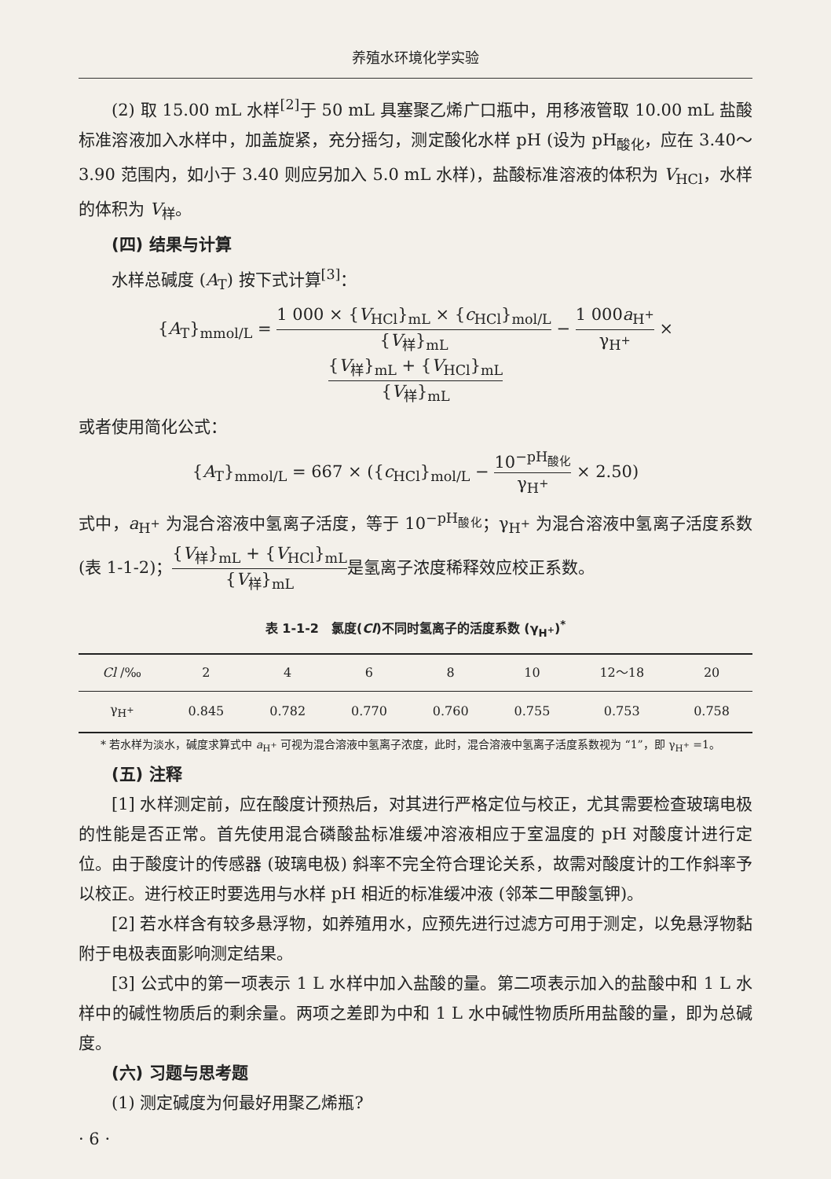养殖水环境化学实验
(2) 取 15.00 mL 水样<sup>[2]</sup>于 50 mL 具塞聚乙烯广口瓶中，用移液管取 10.00 mL 盐酸标准溶液加入水样中，加盖旋紧，充分摇匀，测定酸化水样 pH (设为 pH<sub>酸化</sub>，应在 3.40～3.90 范围内，如小于 3.40 则应另加入 5.0 mL 水样)，盐酸标准溶液的体积为 V<sub>HCl</sub>，水样的体积为 V<sub>样</sub>。
(四) 结果与计算
水样总碱度 (A<sub>T</sub>) 按下式计算<sup>[3]</sup>：
{A<sub>T</sub>}<sub>mmol/L</sub> = 1 000 × {V<sub>HCl</sub>}<sub>mL</sub> × {c<sub>HCl</sub>}<sub>mol/L</sub> {V<sub>样</sub>}<sub>mL</sub> − 1 000a<sub>H<sup>+</sup></sub> γ<sub>H<sup>+</sup></sub> × {V<sub>样</sub>}<sub>mL</sub> + {V<sub>HCl</sub>}<sub>mL</sub> {V<sub>样</sub>}<sub>mL</sub>
或者使用简化公式：
{A<sub>T</sub>}<sub>mmol/L</sub> = 667 × ({c<sub>HCl</sub>}<sub>mol/L</sub> − 10<sup>−pH<sub>酸化</sub></sup> γ<sub>H<sup>+</sup></sub> × 2.50)
式中，a<sub>H<sup>+</sup></sub> 为混合溶液中氢离子活度，等于 10<sup>−pH<sub>酸化</sub></sup>；γ<sub>H<sup>+</sup></sub> 为混合溶液中氢离子活度系数 (表 1-1-2)；{V<sub>样</sub>}<sub>mL</sub> + {V<sub>HCl</sub>}<sub>mL</sub> {V<sub>样</sub>}<sub>mL</sub>是氢离子浓度稀释效应校正系数。
表 1-1-2　氯度(Cl)不同时氢离子的活度系数 (γ<sub>H<sup>+</sup></sub>)<sup>*</sup>
| Cl /‰ | 2 | 4 | 6 | 8 | 10 | 12～18 | 20 |
| --- | --- | --- | --- | --- | --- | --- | --- |
| γ<sub>H<sup>+</sup></sub> | 0.845 | 0.782 | 0.770 | 0.760 | 0.755 | 0.753 | 0.758 |
* 若水样为淡水，碱度求算式中 a<sub>H<sup>+</sup></sub> 可视为混合溶液中氢离子浓度，此时，混合溶液中氢离子活度系数视为 “1”，即 γ<sub>H<sup>+</sup></sub> =1。
(五) 注释
[1] 水样测定前，应在酸度计预热后，对其进行严格定位与校正，尤其需要检查玻璃电极的性能是否正常。首先使用混合磷酸盐标准缓冲溶液相应于室温度的 pH 对酸度计进行定位。由于酸度计的传感器 (玻璃电极) 斜率不完全符合理论关系，故需对酸度计的工作斜率予以校正。进行校正时要选用与水样 pH 相近的标准缓冲液 (邻苯二甲酸氢钾)。
[2] 若水样含有较多悬浮物，如养殖用水，应预先进行过滤方可用于测定，以免悬浮物黏附于电极表面影响测定结果。
[3] 公式中的第一项表示 1 L 水样中加入盐酸的量。第二项表示加入的盐酸中和 1 L 水样中的碱性物质后的剩余量。两项之差即为中和 1 L 水中碱性物质所用盐酸的量，即为总碱度。
(六) 习题与思考题
(1) 测定碱度为何最好用聚乙烯瓶?
· 6 ·